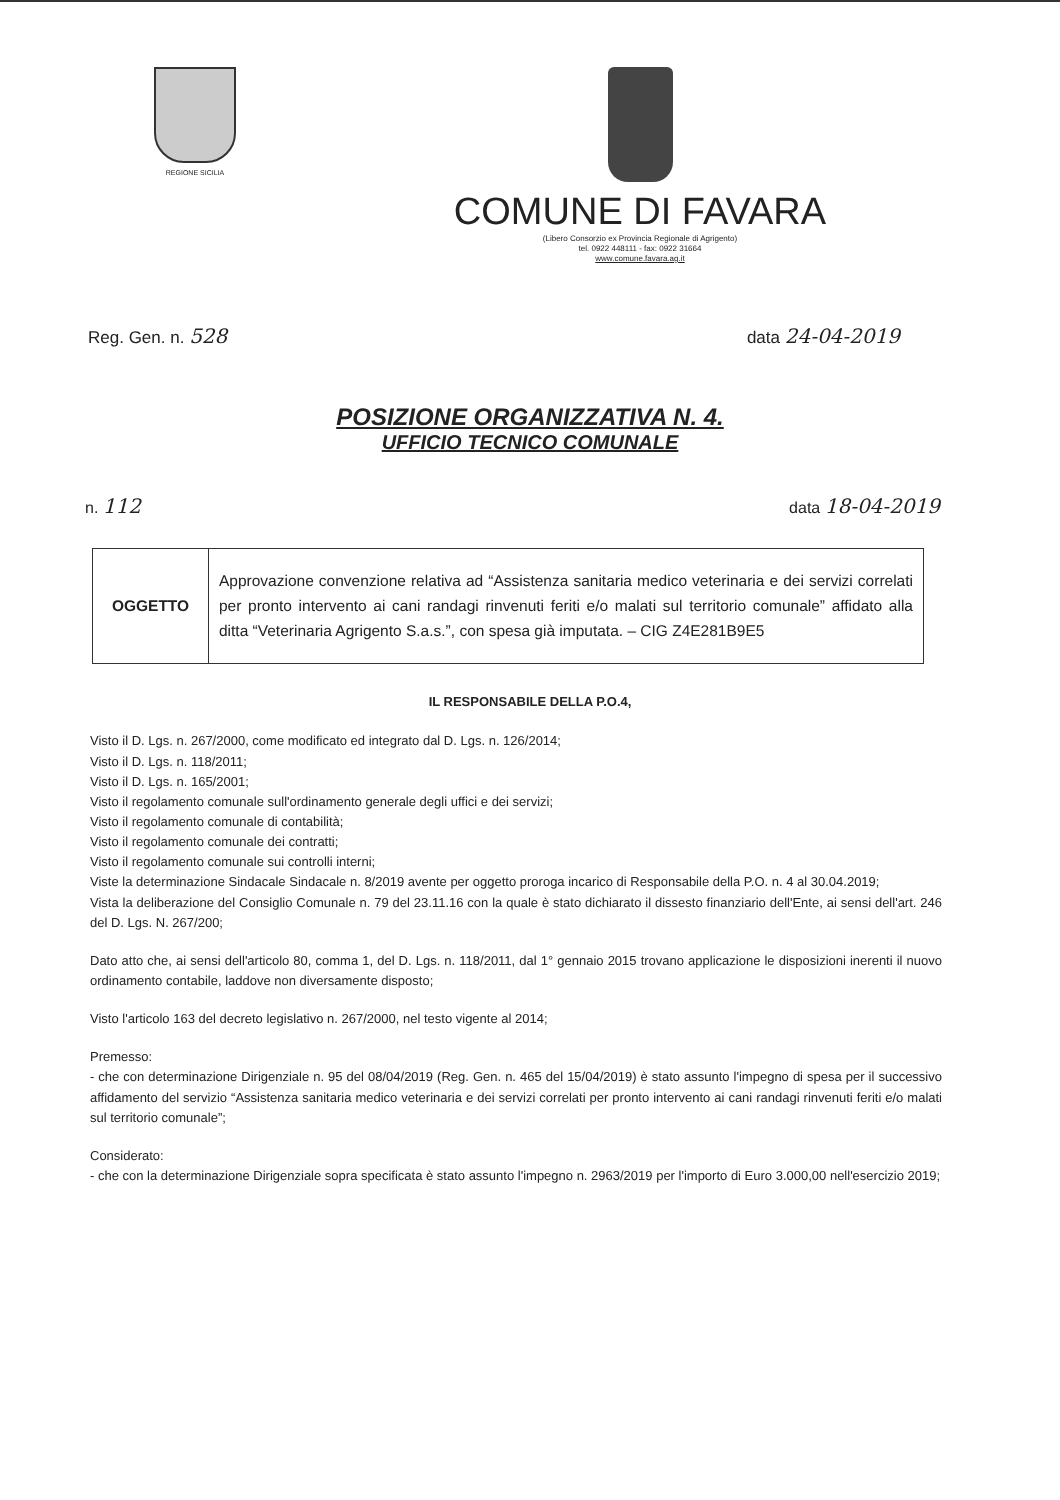REGIONE SICILIA
COMUNE DI FAVARA
(Libero Consorzio ex Provincia Regionale di Agrigento)
tel. 0922 448111 - fax: 0922 31664
www.comune.favara.ag.it
Reg. Gen. n. 528 data 24-04-2019
POSIZIONE ORGANIZZATIVA N. 4.
UFFICIO TECNICO COMUNALE
n. 112 data 18-04-2019
| OGGETTO | Approvazione convenzione relativa ad “Assistenza sanitaria medico veterinaria e dei servizi correlati per pronto intervento ai cani randagi rinvenuti feriti e/o malati sul territorio comunale” affidato alla ditta “Veterinaria Agrigento S.a.s.”, con spesa già imputata. – CIG Z4E281B9E5 |
IL RESPONSABILE DELLA P.O.4,
Visto il D. Lgs. n. 267/2000, come modificato ed integrato dal D. Lgs. n. 126/2014;
Visto il D. Lgs. n. 118/2011;
Visto il D. Lgs. n. 165/2001;
Visto il regolamento comunale sull'ordinamento generale degli uffici e dei servizi;
Visto il regolamento comunale di contabilità;
Visto il regolamento comunale dei contratti;
Visto il regolamento comunale sui controlli interni;
Viste la determinazione Sindacale Sindacale n. 8/2019 avente per oggetto proroga incarico di Responsabile della P.O. n. 4 al 30.04.2019;
Vista la deliberazione del Consiglio Comunale n. 79 del 23.11.16 con la quale è stato dichiarato il dissesto finanziario dell'Ente, ai sensi dell'art. 246 del D. Lgs. N. 267/200;
Dato atto che, ai sensi dell'articolo 80, comma 1, del D. Lgs. n. 118/2011, dal 1° gennaio 2015 trovano applicazione le disposizioni inerenti il nuovo ordinamento contabile, laddove non diversamente disposto;
Visto l'articolo 163 del decreto legislativo n. 267/2000, nel testo vigente al 2014;
Premesso:
- che con determinazione Dirigenziale n. 95 del 08/04/2019 (Reg. Gen. n. 465 del 15/04/2019) è stato assunto l'impegno di spesa per il successivo affidamento del servizio “Assistenza sanitaria medico veterinaria e dei servizi correlati per pronto intervento ai cani randagi rinvenuti feriti e/o malati sul territorio comunale”;
Considerato:
- che con la determinazione Dirigenziale sopra specificata è stato assunto l'impegno n. 2963/2019 per l'importo di Euro 3.000,00 nell'esercizio 2019;